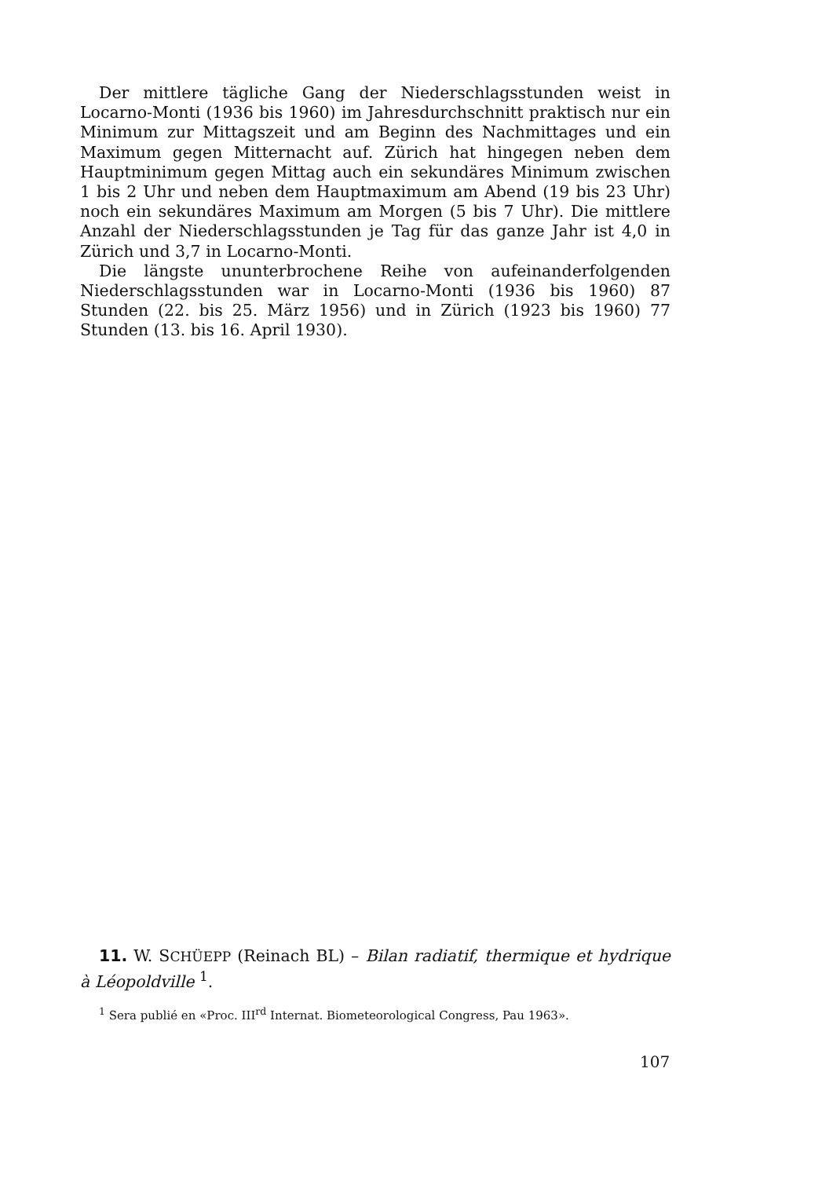Der mittlere tägliche Gang der Niederschlagsstunden weist in Locarno-Monti (1936 bis 1960) im Jahresdurchschnitt praktisch nur ein Minimum zur Mittagszeit und am Beginn des Nachmittages und ein Maximum gegen Mitternacht auf. Zürich hat hingegen neben dem Hauptminimum gegen Mittag auch ein sekundäres Minimum zwischen 1 bis 2 Uhr und neben dem Hauptmaximum am Abend (19 bis 23 Uhr) noch ein sekundäres Maximum am Morgen (5 bis 7 Uhr). Die mittlere Anzahl der Niederschlagsstunden je Tag für das ganze Jahr ist 4,0 in Zürich und 3,7 in Locarno-Monti.
Die längste ununterbrochene Reihe von aufeinanderfolgenden Niederschlagsstunden war in Locarno-Monti (1936 bis 1960) 87 Stunden (22. bis 25. März 1956) und in Zürich (1923 bis 1960) 77 Stunden (13. bis 16. April 1930).
11. W. SCHÜEPP (Reinach BL) – Bilan radiatif, thermique et hydrique à Léopoldville <sup>1</sup>.
<sup>1</sup> Sera publié en «Proc. III<sup>rd</sup> Internat. Biometeorological Congress, Pau 1963».
107